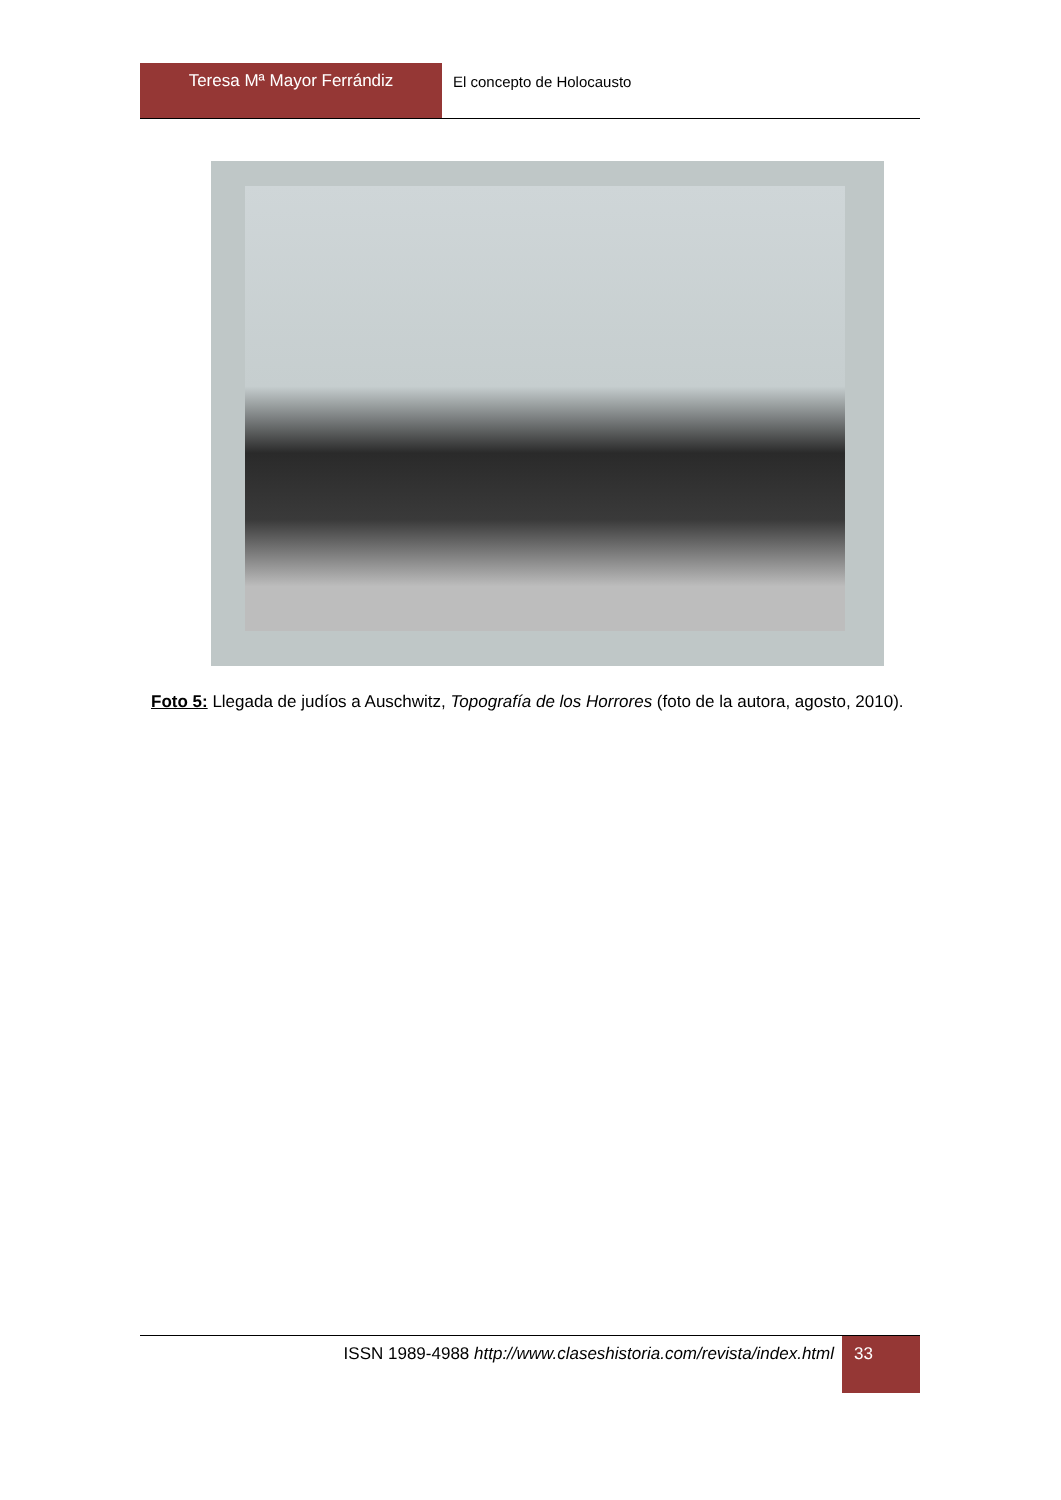Teresa Mª Mayor Ferrándiz
El concepto de Holocausto
Foto 5: Llegada de judíos a Auschwitz, Topografía de los Horrores (foto de la autora, agosto, 2010).
ISSN 1989-4988 http://www.claseshistoria.com/revista/index.html
33